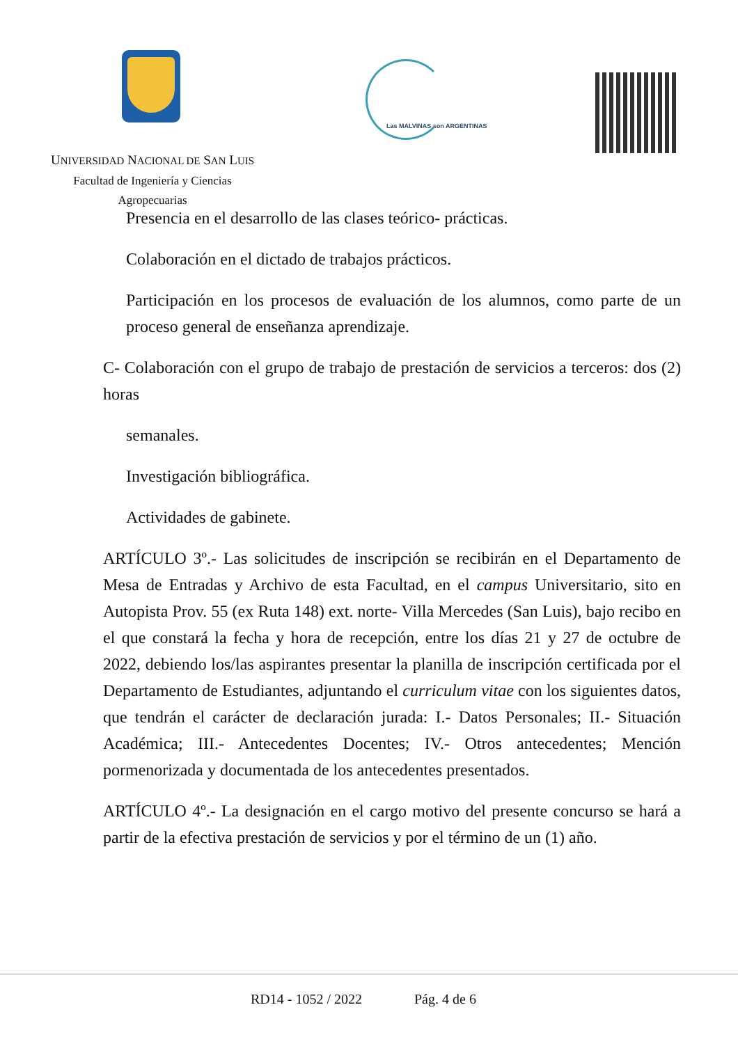Las MALVINAS son ARGENTINAS
UNIVERSIDAD NACIONAL DE SAN LUIS
Facultad de Ingeniería y Ciencias
Agropecuarias
Presencia en el desarrollo de las clases teórico- prácticas.
Colaboración en el dictado de trabajos prácticos.
Participación en los procesos de evaluación de los alumnos, como parte de un proceso general de enseñanza aprendizaje.
C- Colaboración con el grupo de trabajo de prestación de servicios a terceros: dos (2) horas
semanales.
Investigación bibliográfica.
Actividades de gabinete.
ARTÍCULO 3º.- Las solicitudes de inscripción se recibirán en el Departamento de Mesa de Entradas y Archivo de esta Facultad, en el campus Universitario, sito en Autopista Prov. 55 (ex Ruta 148) ext. norte- Villa Mercedes (San Luis), bajo recibo en el que constará la fecha y hora de recepción, entre los días 21 y 27 de octubre de 2022, debiendo los/las aspirantes presentar la planilla de inscripción certificada por el Departamento de Estudiantes, adjuntando el curriculum vitae con los siguientes datos, que tendrán el carácter de declaración jurada: I.- Datos Personales; II.- Situación Académica; III.- Antecedentes Docentes; IV.- Otros antecedentes; Mención pormenorizada y documentada de los antecedentes presentados.
ARTÍCULO 4º.- La designación en el cargo motivo del presente concurso se hará a partir de la efectiva prestación de servicios y por el término de un (1) año.
RD14 - 1052 / 2022 Pág. 4 de 6